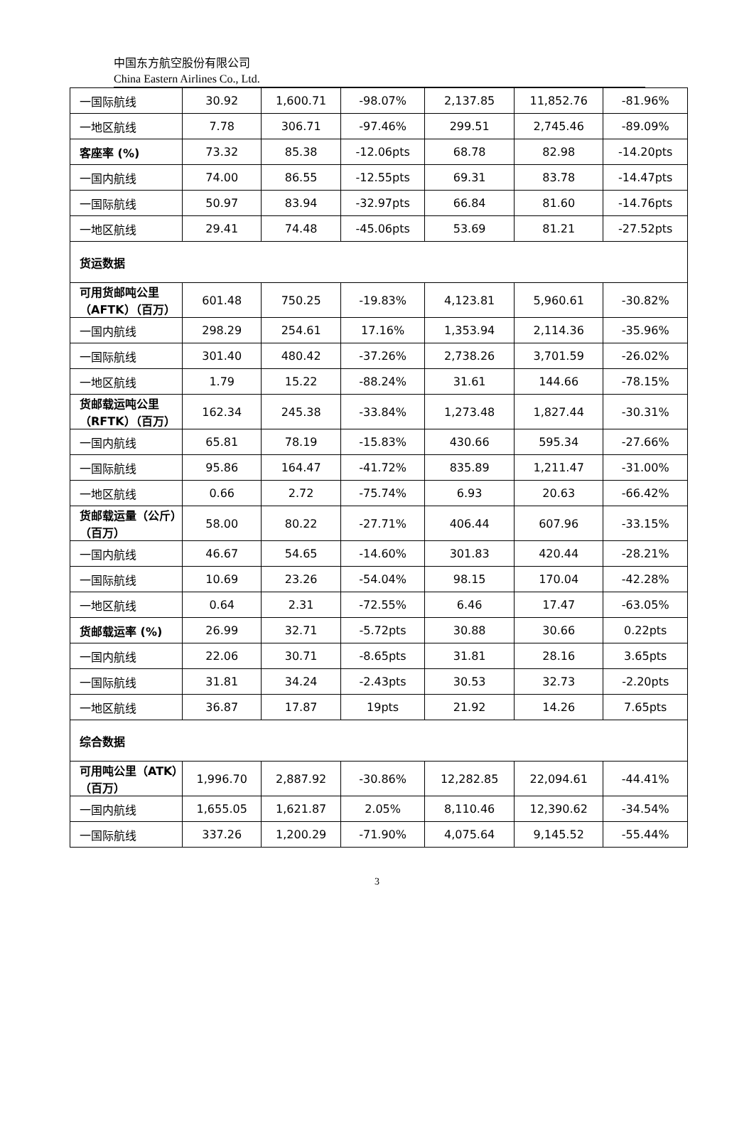中国东方航空股份有限公司
China Eastern Airlines Co., Ltd.
| 一国际航线 | 30.92 | 1,600.71 | -98.07% | 2,137.85 | 11,852.76 | -81.96% |
| 一地区航线 | 7.78 | 306.71 | -97.46% | 299.51 | 2,745.46 | -89.09% |
| 客座率 (%) | 73.32 | 85.38 | -12.06pts | 68.78 | 82.98 | -14.20pts |
| 一国内航线 | 74.00 | 86.55 | -12.55pts | 69.31 | 83.78 | -14.47pts |
| 一国际航线 | 50.97 | 83.94 | -32.97pts | 66.84 | 81.60 | -14.76pts |
| 一地区航线 | 29.41 | 74.48 | -45.06pts | 53.69 | 81.21 | -27.52pts |
| 货运数据 | | | | | | |
| 可用货邮吨公里（AFTK）（百万） | 601.48 | 750.25 | -19.83% | 4,123.81 | 5,960.61 | -30.82% |
| 一国内航线 | 298.29 | 254.61 | 17.16% | 1,353.94 | 2,114.36 | -35.96% |
| 一国际航线 | 301.40 | 480.42 | -37.26% | 2,738.26 | 3,701.59 | -26.02% |
| 一地区航线 | 1.79 | 15.22 | -88.24% | 31.61 | 144.66 | -78.15% |
| 货邮载运吨公里（RFTK）（百万） | 162.34 | 245.38 | -33.84% | 1,273.48 | 1,827.44 | -30.31% |
| 一国内航线 | 65.81 | 78.19 | -15.83% | 430.66 | 595.34 | -27.66% |
| 一国际航线 | 95.86 | 164.47 | -41.72% | 835.89 | 1,211.47 | -31.00% |
| 一地区航线 | 0.66 | 2.72 | -75.74% | 6.93 | 20.63 | -66.42% |
| 货邮载运量（公斤）（百万） | 58.00 | 80.22 | -27.71% | 406.44 | 607.96 | -33.15% |
| 一国内航线 | 46.67 | 54.65 | -14.60% | 301.83 | 420.44 | -28.21% |
| 一国际航线 | 10.69 | 23.26 | -54.04% | 98.15 | 170.04 | -42.28% |
| 一地区航线 | 0.64 | 2.31 | -72.55% | 6.46 | 17.47 | -63.05% |
| 货邮载运率 (%) | 26.99 | 32.71 | -5.72pts | 30.88 | 30.66 | 0.22pts |
| 一国内航线 | 22.06 | 30.71 | -8.65pts | 31.81 | 28.16 | 3.65pts |
| 一国际航线 | 31.81 | 34.24 | -2.43pts | 30.53 | 32.73 | -2.20pts |
| 一地区航线 | 36.87 | 17.87 | 19pts | 21.92 | 14.26 | 7.65pts |
| 综合数据 | | | | | | |
| 可用吨公里（ATK）（百万） | 1,996.70 | 2,887.92 | -30.86% | 12,282.85 | 22,094.61 | -44.41% |
| 一国内航线 | 1,655.05 | 1,621.87 | 2.05% | 8,110.46 | 12,390.62 | -34.54% |
| 一国际航线 | 337.26 | 1,200.29 | -71.90% | 4,075.64 | 9,145.52 | -55.44% |
3